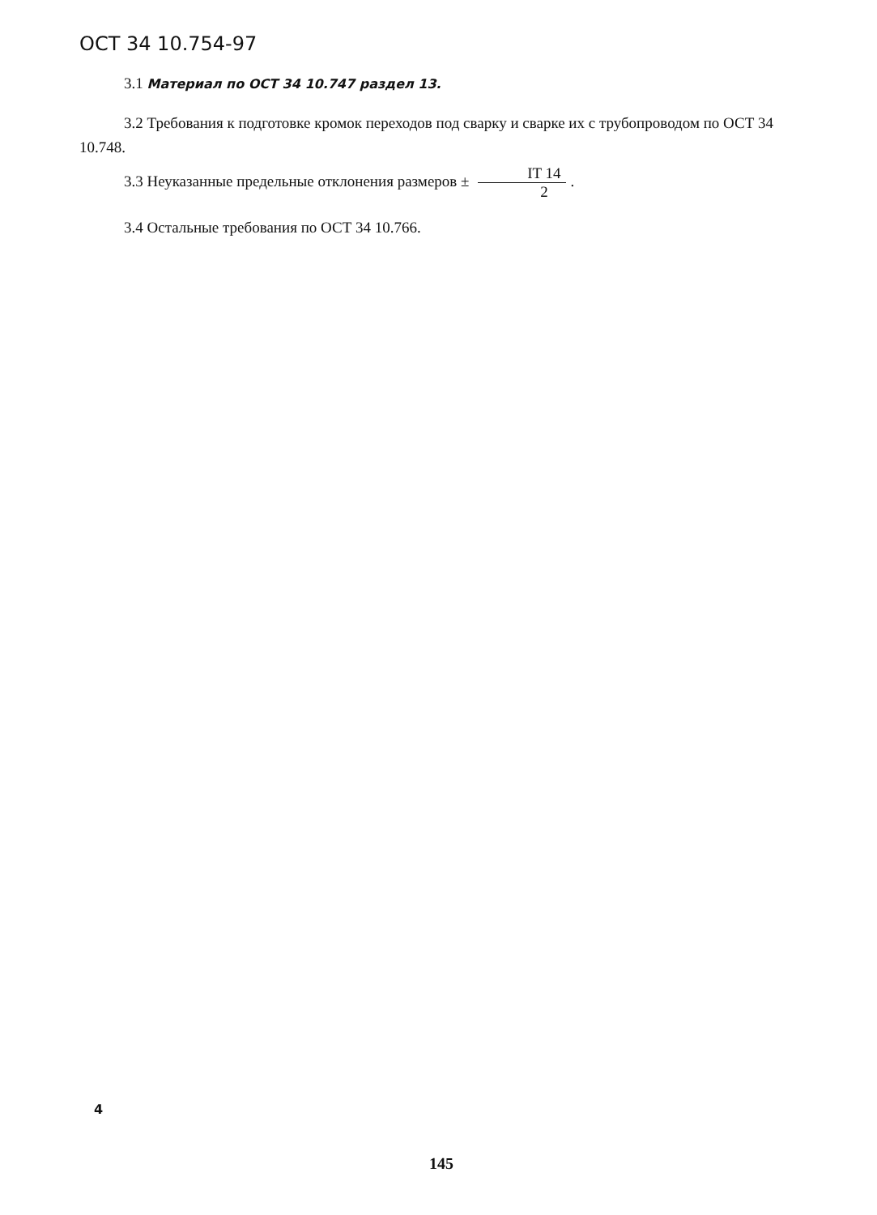ОСТ 34 10.754-97
3.1 Материал по ОСТ 34 10.747 раздел 13.
3.2 Требования к подготовке кромок переходов под сварку и сварке их с трубопроводом по ОСТ 34 10.748.
3.3 Неуказанные предельные отклонения размеров ± IT 14 2.
3.4 Остальные требования по ОСТ 34 10.766.
4
145